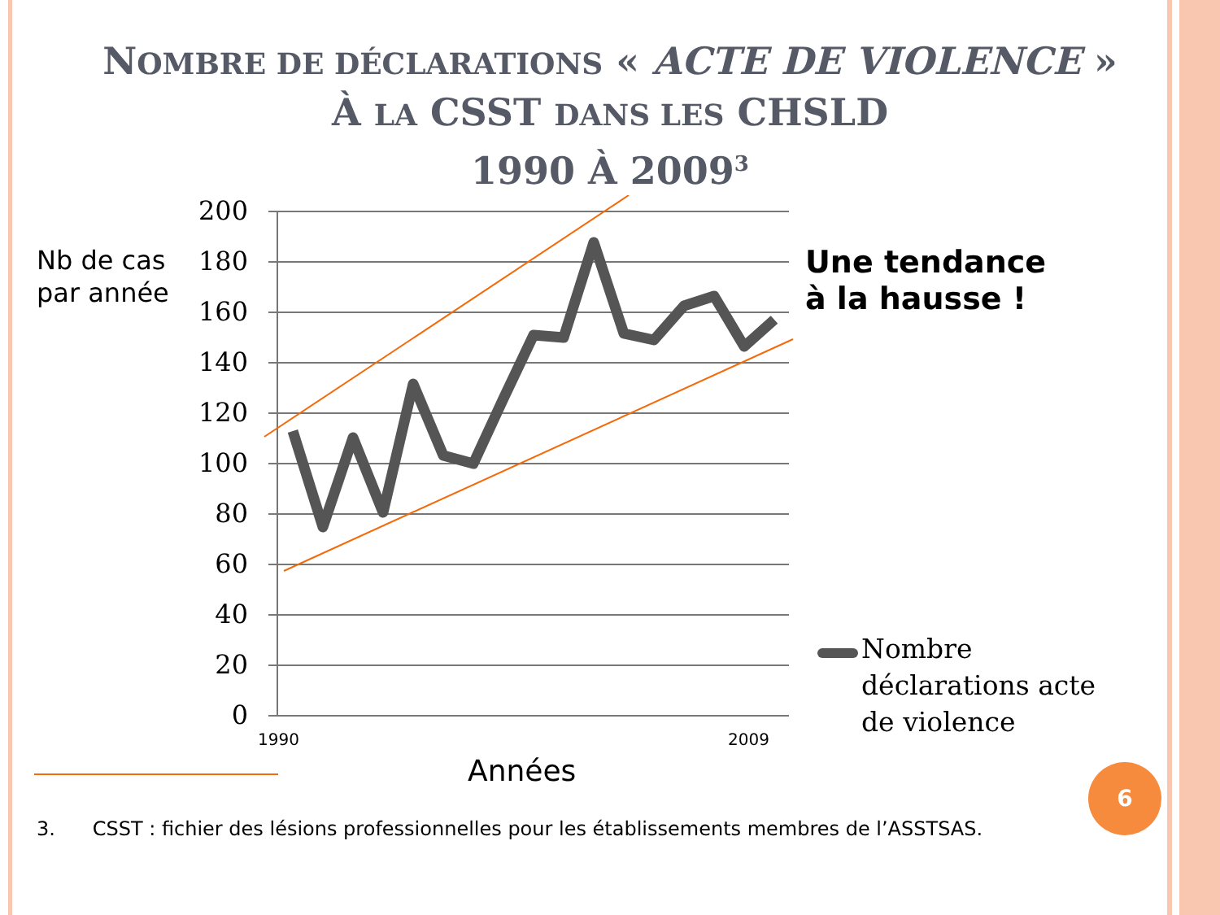NOMBRE DE DÉCLARATIONS « ACTE DE VIOLENCE »
À LA CSST DANS LES CHSLD
1990 À 2009<sup>3</sup>
Nb de cas
par année
200
180
160
140
120
100
80
60
40
20
0
1990
2009
Années
Une tendance
à la hausse !
Nombre
déclarations acte
de violence
3. CSST : fichier des lésions professionnelles pour les établissements membres de l’ASSTSAS.
6